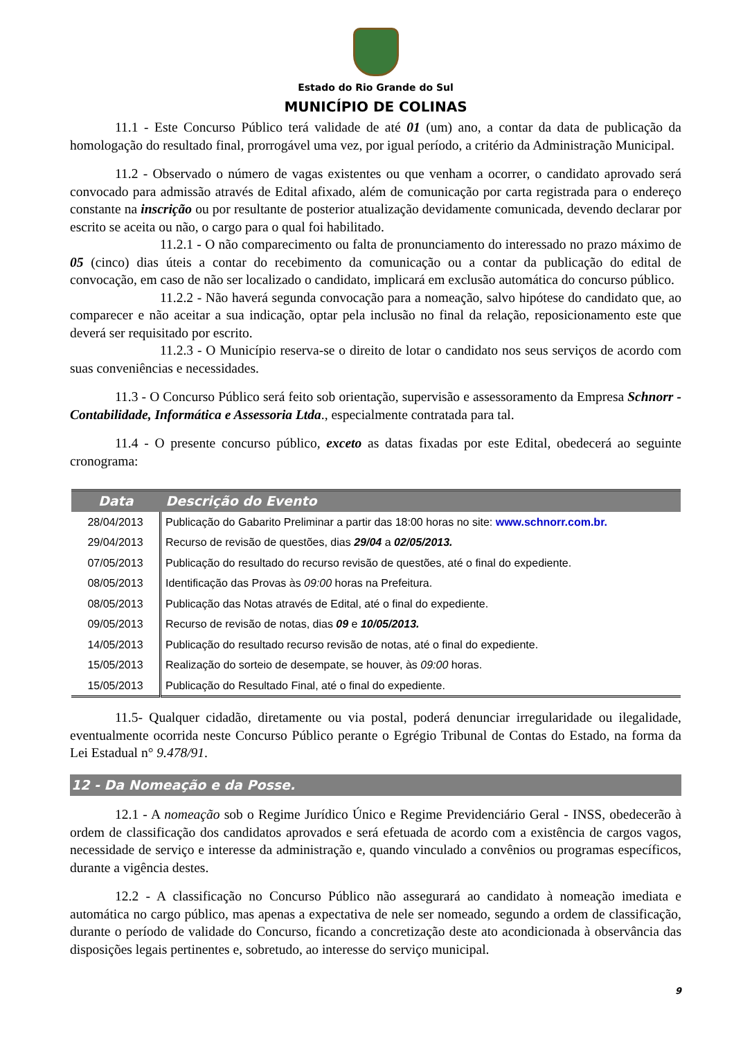Estado do Rio Grande do Sul
MUNICÍPIO DE COLINAS
11.1 - Este Concurso Público terá validade de até 01 (um) ano, a contar da data de publicação da homologação do resultado final, prorrogável uma vez, por igual período, a critério da Administração Municipal.
11.2 - Observado o número de vagas existentes ou que venham a ocorrer, o candidato aprovado será convocado para admissão através de Edital afixado, além de comunicação por carta registrada para o endereço constante na inscrição ou por resultante de posterior atualização devidamente comunicada, devendo declarar por escrito se aceita ou não, o cargo para o qual foi habilitado.
11.2.1 - O não comparecimento ou falta de pronunciamento do interessado no prazo máximo de 05 (cinco) dias úteis a contar do recebimento da comunicação ou a contar da publicação do edital de convocação, em caso de não ser localizado o candidato, implicará em exclusão automática do concurso público.
11.2.2 - Não haverá segunda convocação para a nomeação, salvo hipótese do candidato que, ao comparecer e não aceitar a sua indicação, optar pela inclusão no final da relação, reposicionamento este que deverá ser requisitado por escrito.
11.2.3 - O Município reserva-se o direito de lotar o candidato nos seus serviços de acordo com suas conveniências e necessidades.
11.3 - O Concurso Público será feito sob orientação, supervisão e assessoramento da Empresa Schnorr - Contabilidade, Informática e Assessoria Ltda., especialmente contratada para tal.
11.4 - O presente concurso público, exceto as datas fixadas por este Edital, obedecerá ao seguinte cronograma:
| Data | Descrição do Evento |
| --- | --- |
| 28/04/2013 | Publicação do Gabarito Preliminar a partir das 18:00 horas no site: www.schnorr.com.br. |
| 29/04/2013 | Recurso de revisão de questões, dias 29/04 a 02/05/2013. |
| 07/05/2013 | Publicação do resultado do recurso revisão de questões, até o final do expediente. |
| 08/05/2013 | Identificação das Provas às 09:00 horas na Prefeitura. |
| 08/05/2013 | Publicação das Notas através de Edital, até o final do expediente. |
| 09/05/2013 | Recurso de revisão de notas, dias 09 e 10/05/2013. |
| 14/05/2013 | Publicação do resultado recurso revisão de notas, até o final do expediente. |
| 15/05/2013 | Realização do sorteio de desempate, se houver, às 09:00 horas. |
| 15/05/2013 | Publicação do Resultado Final, até o final do expediente. |
11.5- Qualquer cidadão, diretamente ou via postal, poderá denunciar irregularidade ou ilegalidade, eventualmente ocorrida neste Concurso Público perante o Egrégio Tribunal de Contas do Estado, na forma da Lei Estadual n° 9.478/91.
12 - Da Nomeação e da Posse.
12.1 - A nomeação sob o Regime Jurídico Único e Regime Previdenciário Geral - INSS, obedecerão à ordem de classificação dos candidatos aprovados e será efetuada de acordo com a existência de cargos vagos, necessidade de serviço e interesse da administração e, quando vinculado a convênios ou programas específicos, durante a vigência destes.
12.2 - A classificação no Concurso Público não assegurará ao candidato à nomeação imediata e automática no cargo público, mas apenas a expectativa de nele ser nomeado, segundo a ordem de classificação, durante o período de validade do Concurso, ficando a concretização deste ato acondicionada à observância das disposições legais pertinentes e, sobretudo, ao interesse do serviço municipal.
9